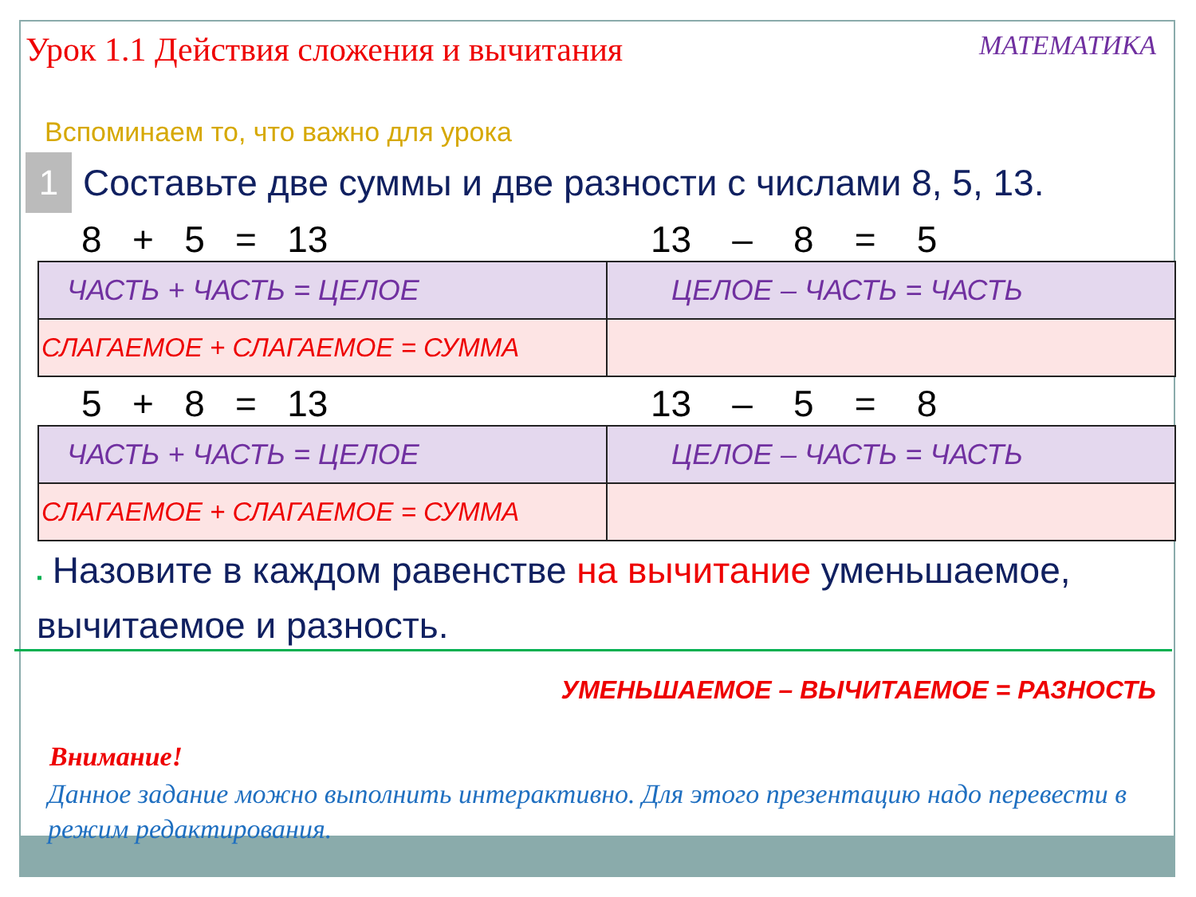Урок 1.1 Действия сложения и вычитания
МАТЕМАТИКА
Вспоминаем то, что важно для урока
1
Составьте две суммы и две разности с числами 8, 5, 13.
8 + 5 = 13
13 – 8 = 5
| ЧАСТЬ + ЧАСТЬ = ЦЕЛОЕ | ЦЕЛОЕ – ЧАСТЬ = ЧАСТЬ |
| СЛАГАЕМОЕ + СЛАГАЕМОЕ = СУММА | |
5 + 8 = 13
13 – 5 = 8
| ЧАСТЬ + ЧАСТЬ = ЦЕЛОЕ | ЦЕЛОЕ – ЧАСТЬ = ЧАСТЬ |
| СЛАГАЕМОЕ + СЛАГАЕМОЕ = СУММА | |
▪ Назовите в каждом равенстве на вычитание уменьшаемое, вычитаемое и разность.
УМЕНЬШАЕМОЕ – ВЫЧИТАЕМОЕ = РАЗНОСТЬ
Внимание!
Данное задание можно выполнить интерактивно. Для этого презентацию надо перевести в режим редактирования.